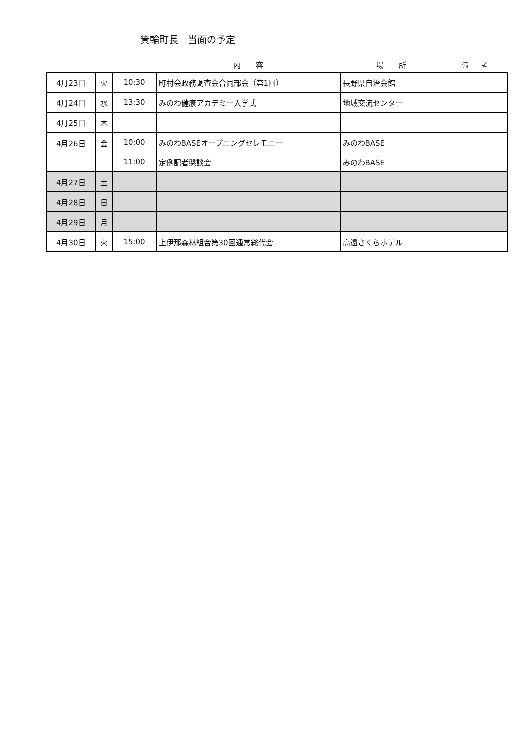箕輪町長　当面の予定
| | | | 内 容 | 場 所 | 備 考 |
| --- | --- | --- | --- | --- | --- |
| 4月23日 | 火 | 10:30 | 町村会政務調査会合同部会（第1回） | 長野県自治会館 | |
| 4月24日 | 水 | 13:30 | みのわ健康アカデミー入学式 | 地域交流センター | |
| 4月25日 | 木 | | | | |
| 4月26日 | 金 | 10:00 | みのわBASEオープニングセレモニー | みのわBASE | |
| | | 11:00 | 定例記者懇談会 | みのわBASE | |
| 4月27日 | 土 | | | | |
| 4月28日 | 日 | | | | |
| 4月29日 | 月 | | | | |
| 4月30日 | 火 | 15:00 | 上伊那森林組合第30回通常総代会 | 高遠さくらホテル | |